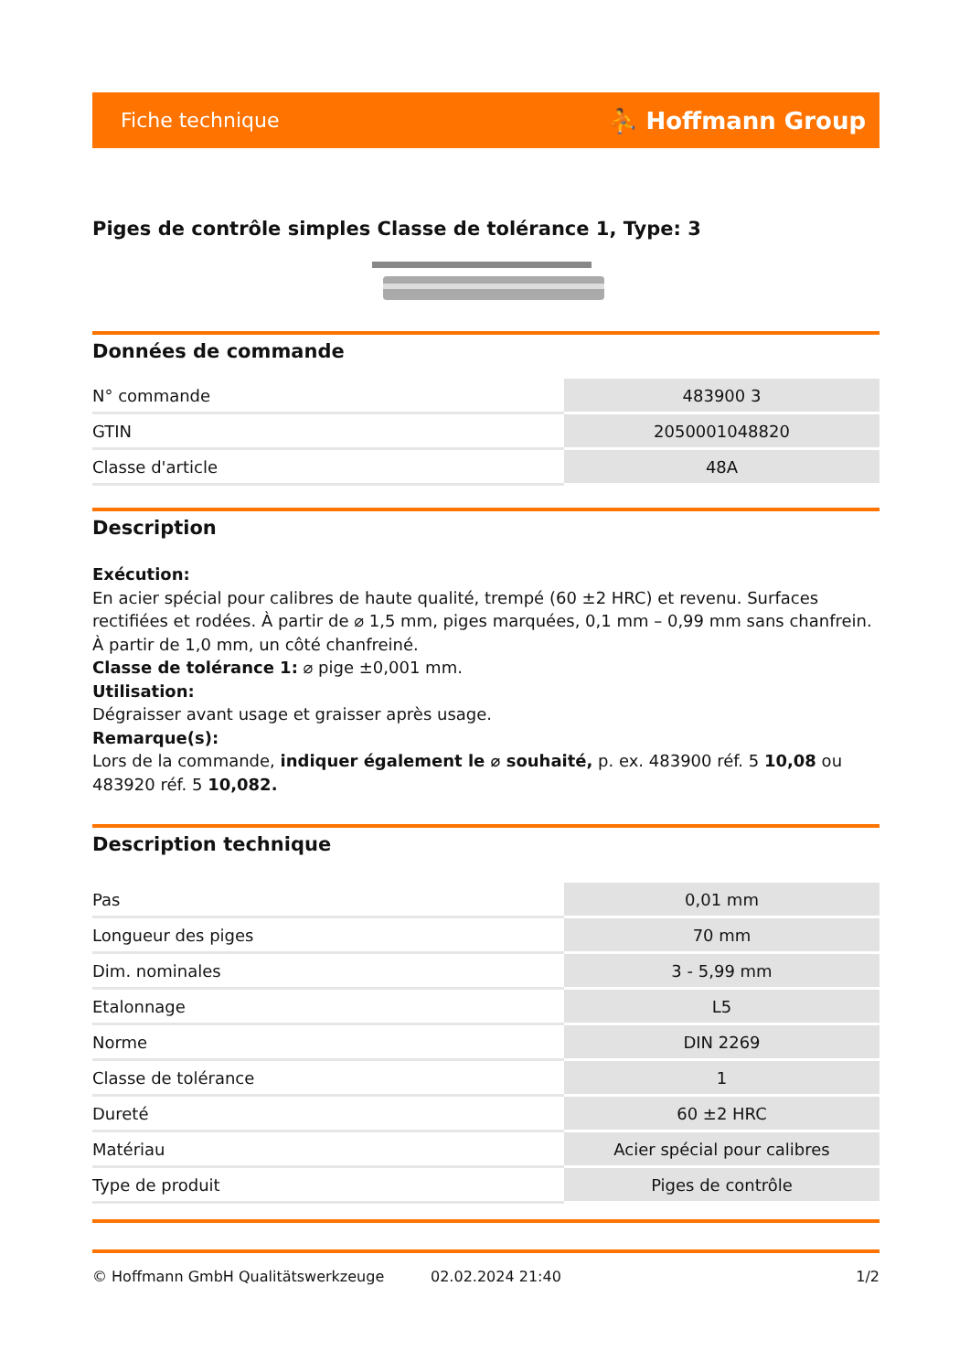Fiche technique ⛹ Hoffmann Group
Piges de contrôle simples Classe de tolérance 1, Type: 3
Données de commande
| N° commande | 483900 3 |
| GTIN | 2050001048820 |
| Classe d'article | 48A |
Description
Exécution:
En acier spécial pour calibres de haute qualité, trempé (60 ±2 HRC) et revenu. Surfaces rectifiées et rodées. À partir de ⌀ 1,5 mm, piges marquées, 0,1 mm – 0,99 mm sans chanfrein. À partir de 1,0 mm, un côté chanfreiné.
Classe de tolérance 1: ⌀ pige ±0,001 mm.
Utilisation:
Dégraisser avant usage et graisser après usage.
Remarque(s):
Lors de la commande, indiquer également le ⌀ souhaité, p. ex. 483900 réf. 5 10,08 ou 483920 réf. 5 10,082.
Description technique
| Pas | 0,01 mm |
| Longueur des piges | 70 mm |
| Dim. nominales | 3 - 5,99 mm |
| Etalonnage | L5 |
| Norme | DIN 2269 |
| Classe de tolérance | 1 |
| Dureté | 60 ±2 HRC |
| Matériau | Acier spécial pour calibres |
| Type de produit | Piges de contrôle |
© Hoffmann GmbH Qualitätswerkzeuge 02.02.2024 21:40 1/2